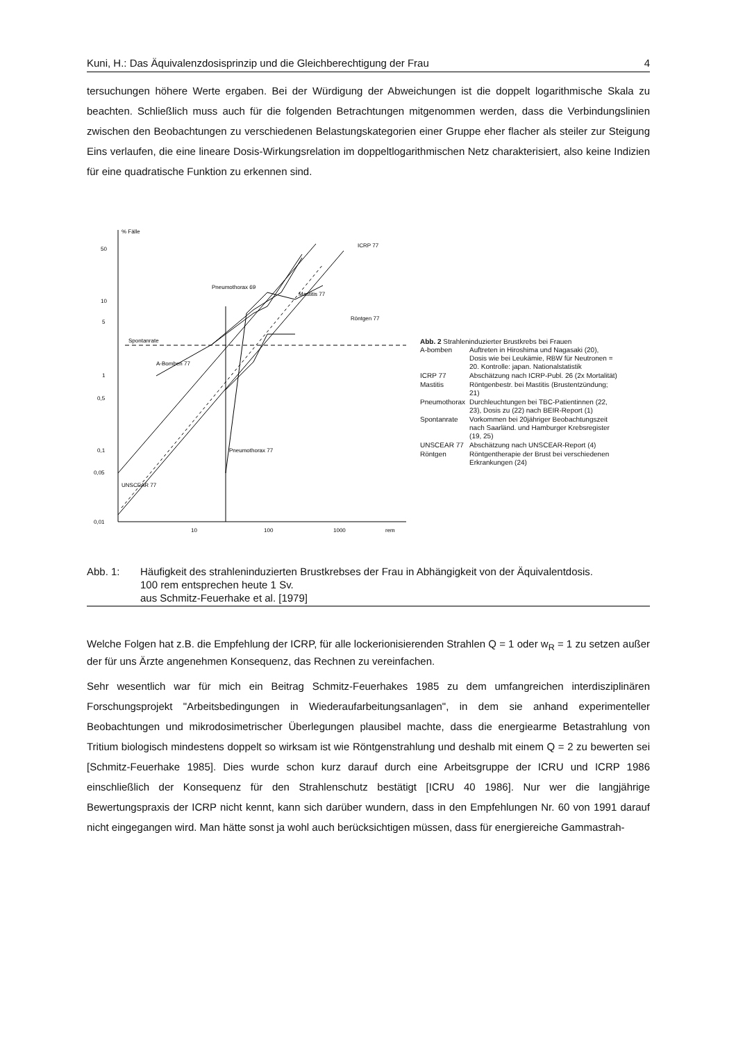Kuni, H.: Das Äquivalenzdosisprinzip und die Gleichberechtigung der Frau 4
tersuchungen höhere Werte ergaben. Bei der Würdigung der Abweichungen ist die doppelt logarithmische Skala zu beachten. Schließlich muss auch für die folgenden Betrachtungen mitgenommen werden, dass die Verbindungslinien zwischen den Beobachtungen zu verschiedenen Belastungskategorien einer Gruppe eher flacher als steiler zur Steigung Eins verlaufen, die eine lineare Dosis-Wirkungsrelation im doppeltlogarithmischen Netz charakterisiert, also keine Indizien für eine quadratische Funktion zu erkennen sind.
% Fälle
50
10
5
1
0,5
0,1
0,05
0,01
10
100
1000
rem
Spontanrate
Pneumothorax 69
Mastitis 77
Röntgen 77
Pneumothorax 77
A-Bomben 77
ICRP 77
UNSCEAR 77
Abb. 2 Strahleninduzierter Brustkrebs bei Frauen
| A-bomben | Auftreten in Hiroshima und Nagasaki (20), Dosis wie bei Leukämie, RBW für Neutronen = 20. Kontrolle: japan. Nationalstatistik |
| ICRP 77 | Abschätzung nach ICRP-Publ. 26 (2x Mortalität) |
| Mastitis | Röntgenbestr. bei Mastitis (Brustentzündung; 21) |
| Pneumothorax | Durchleuchtungen bei TBC-Patientinnen (22, 23), Dosis zu (22) nach BEIR-Report (1) |
| Spontanrate | Vorkommen bei 20jähriger Beobachtungszeit nach Saarländ. und Hamburger Krebsregister (19, 25) |
| UNSCEAR 77 | Abschätzung nach UNSCEAR-Report (4) |
| Röntgen | Röntgentherapie der Brust bei verschiedenen Erkrankungen (24) |
Abb. 1: Häufigkeit des strahleninduzierten Brustkrebses der Frau in Abhängigkeit von der Äquivalentdosis.
100 rem entsprechen heute 1 Sv.
aus Schmitz-Feuerhake et al. [1979]
Welche Folgen hat z.B. die Empfehlung der ICRP, für alle lockerionisierenden Strahlen Q = 1 oder w<sub>R</sub> = 1 zu setzen außer der für uns Ärzte angenehmen Konsequenz, das Rechnen zu vereinfachen.
Sehr wesentlich war für mich ein Beitrag Schmitz-Feuerhakes 1985 zu dem umfangreichen interdisziplinären Forschungsprojekt "Arbeitsbedingungen in Wiederaufarbeitungsanlagen", in dem sie anhand experimenteller Beobachtungen und mikrodosimetrischer Überlegungen plausibel machte, dass die energiearme Betastrahlung von Tritium biologisch mindestens doppelt so wirksam ist wie Röntgenstrahlung und deshalb mit einem Q = 2 zu bewerten sei [Schmitz-Feuerhake 1985]. Dies wurde schon kurz darauf durch eine Arbeitsgruppe der ICRU und ICRP 1986 einschließlich der Konsequenz für den Strahlenschutz bestätigt [ICRU 40 1986]. Nur wer die langjährige Bewertungspraxis der ICRP nicht kennt, kann sich darüber wundern, dass in den Empfehlungen Nr. 60 von 1991 darauf nicht eingegangen wird. Man hätte sonst ja wohl auch berücksichtigen müssen, dass für energiereiche Gammastrah-